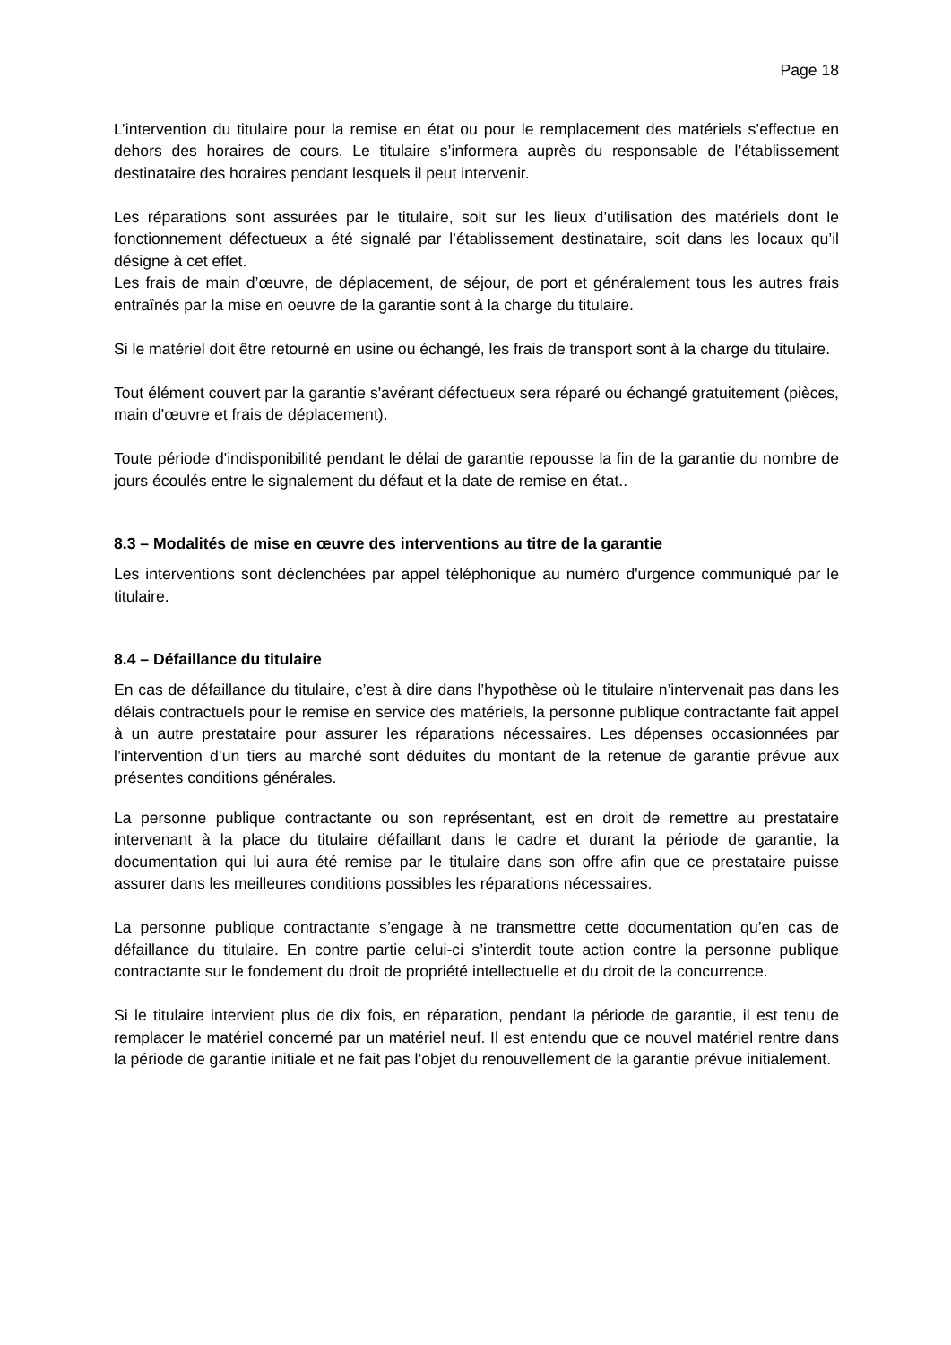Page 18
L’intervention du titulaire pour la remise en état ou pour le remplacement des matériels s’effectue en dehors des horaires de cours. Le titulaire s’informera auprès du responsable de l’établissement destinataire des horaires pendant lesquels il peut intervenir.
Les réparations sont assurées par le titulaire, soit sur les lieux d’utilisation des matériels dont le fonctionnement défectueux a été signalé par l’établissement destinataire, soit dans les locaux qu’il désigne à cet effet.
Les frais de main d’œuvre, de déplacement, de séjour, de port et généralement tous les autres frais entraînés par la mise en oeuvre de la garantie sont à la charge du titulaire.
Si le matériel doit être retourné en usine ou échangé, les frais de transport sont à la charge du titulaire.
Tout élément couvert par la garantie s'avérant défectueux sera réparé ou échangé gratuitement (pièces, main d'œuvre et frais de déplacement).
Toute période d'indisponibilité pendant le délai de garantie repousse la fin de la garantie du nombre de jours écoulés entre le signalement du défaut et la date de remise en état..
8.3 – Modalités de mise en œuvre des interventions au titre de la garantie
Les interventions sont déclenchées par appel téléphonique au numéro d'urgence communiqué par le titulaire.
8.4 – Défaillance du titulaire
En cas de défaillance du titulaire, c’est à dire dans l’hypothèse où le titulaire n’intervenait pas dans les délais contractuels pour le remise en service des matériels, la personne publique contractante fait appel à un autre prestataire pour assurer les réparations nécessaires. Les dépenses occasionnées par l’intervention d’un tiers au marché sont déduites du montant de la retenue de garantie prévue aux présentes conditions générales.
La personne publique contractante ou son représentant, est en droit de remettre au prestataire intervenant à la place du titulaire défaillant dans le cadre et durant la période de garantie, la documentation qui lui aura été remise par le titulaire dans son offre afin que ce prestataire puisse assurer dans les meilleures conditions possibles les réparations nécessaires.
La personne publique contractante s’engage à ne transmettre cette documentation qu’en cas de défaillance du titulaire. En contre partie celui-ci s’interdit toute action contre la personne publique contractante sur le fondement du droit de propriété intellectuelle et du droit de la concurrence.
Si le titulaire intervient plus de dix fois, en réparation, pendant la période de garantie, il est tenu de remplacer le matériel concerné par un matériel neuf. Il est entendu que ce nouvel matériel rentre dans la période de garantie initiale et ne fait pas l’objet du renouvellement de la garantie prévue initialement.